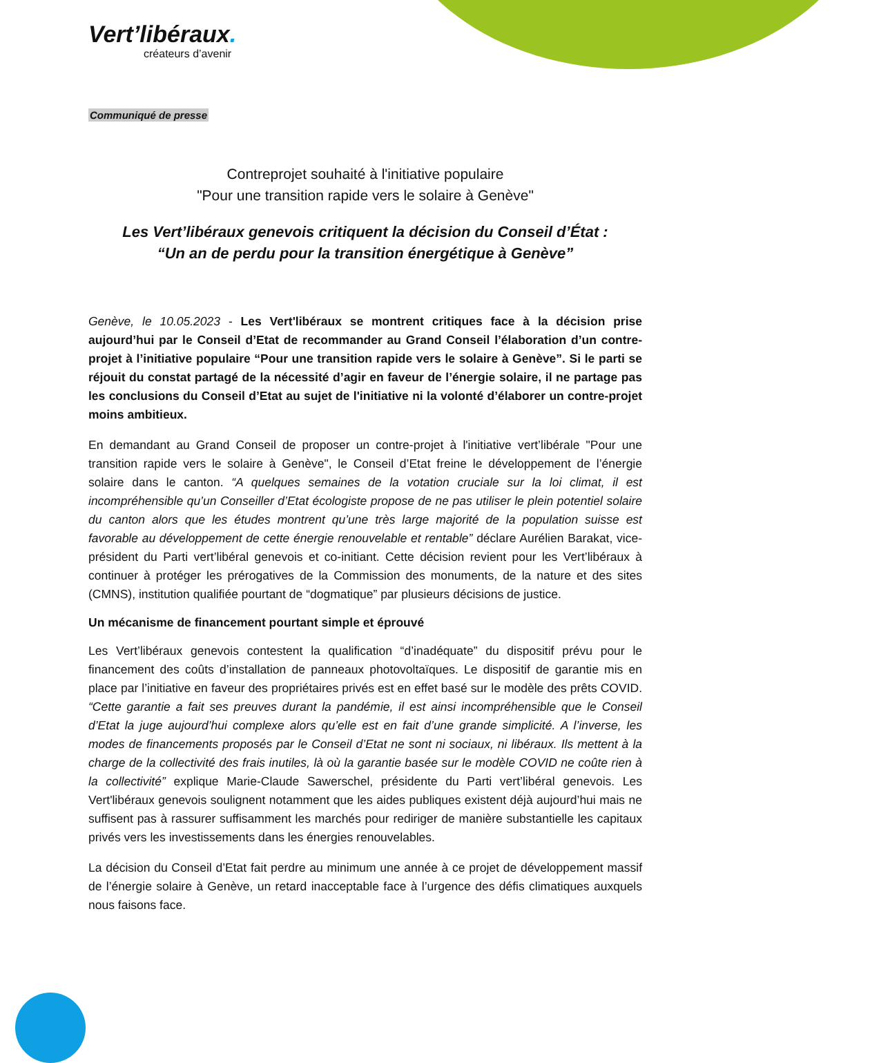Vert’libéraux.
créateurs d’avenir
Communiqué de presse
Contreprojet souhaité à l'initiative populaire
"Pour une transition rapide vers le solaire à Genève"
Les Vert’libéraux genevois critiquent la décision du Conseil d’État :
“Un an de perdu pour la transition énergétique à Genève”
Genève, le 10.05.2023 - Les Vert'libéraux se montrent critiques face à la décision prise aujourd’hui par le Conseil d’Etat de recommander au Grand Conseil l’élaboration d’un contre-projet à l’initiative populaire “Pour une transition rapide vers le solaire à Genève”. Si le parti se réjouit du constat partagé de la nécessité d’agir en faveur de l’énergie solaire, il ne partage pas les conclusions du Conseil d’Etat au sujet de l'initiative ni la volonté d’élaborer un contre-projet moins ambitieux.
En demandant au Grand Conseil de proposer un contre-projet à l'initiative vert’libérale "Pour une transition rapide vers le solaire à Genève", le Conseil d’Etat freine le développement de l’énergie solaire dans le canton. “A quelques semaines de la votation cruciale sur la loi climat, il est incompréhensible qu’un Conseiller d’Etat écologiste propose de ne pas utiliser le plein potentiel solaire du canton alors que les études montrent qu’une très large majorité de la population suisse est favorable au développement de cette énergie renouvelable et rentable” déclare Aurélien Barakat, vice-président du Parti vert’libéral genevois et co-initiant. Cette décision revient pour les Vert’libéraux à continuer à protéger les prérogatives de la Commission des monuments, de la nature et des sites (CMNS), institution qualifiée pourtant de “dogmatique” par plusieurs décisions de justice.
Un mécanisme de financement pourtant simple et éprouvé
Les Vert’libéraux genevois contestent la qualification “d’inadéquate” du dispositif prévu pour le financement des coûts d’installation de panneaux photovoltaïques. Le dispositif de garantie mis en place par l’initiative en faveur des propriétaires privés est en effet basé sur le modèle des prêts COVID. “Cette garantie a fait ses preuves durant la pandémie, il est ainsi incompréhensible que le Conseil d’Etat la juge aujourd’hui complexe alors qu’elle est en fait d’une grande simplicité. A l’inverse, les modes de financements proposés par le Conseil d’Etat ne sont ni sociaux, ni libéraux. Ils mettent à la charge de la collectivité des frais inutiles, là où la garantie basée sur le modèle COVID ne coûte rien à la collectivité” explique Marie-Claude Sawerschel, présidente du Parti vert’libéral genevois. Les Vert'libéraux genevois soulignent notamment que les aides publiques existent déjà aujourd’hui mais ne suffisent pas à rassurer suffisamment les marchés pour rediriger de manière substantielle les capitaux privés vers les investissements dans les énergies renouvelables.
La décision du Conseil d’Etat fait perdre au minimum une année à ce projet de développement massif de l’énergie solaire à Genève, un retard inacceptable face à l’urgence des défis climatiques auxquels nous faisons face.